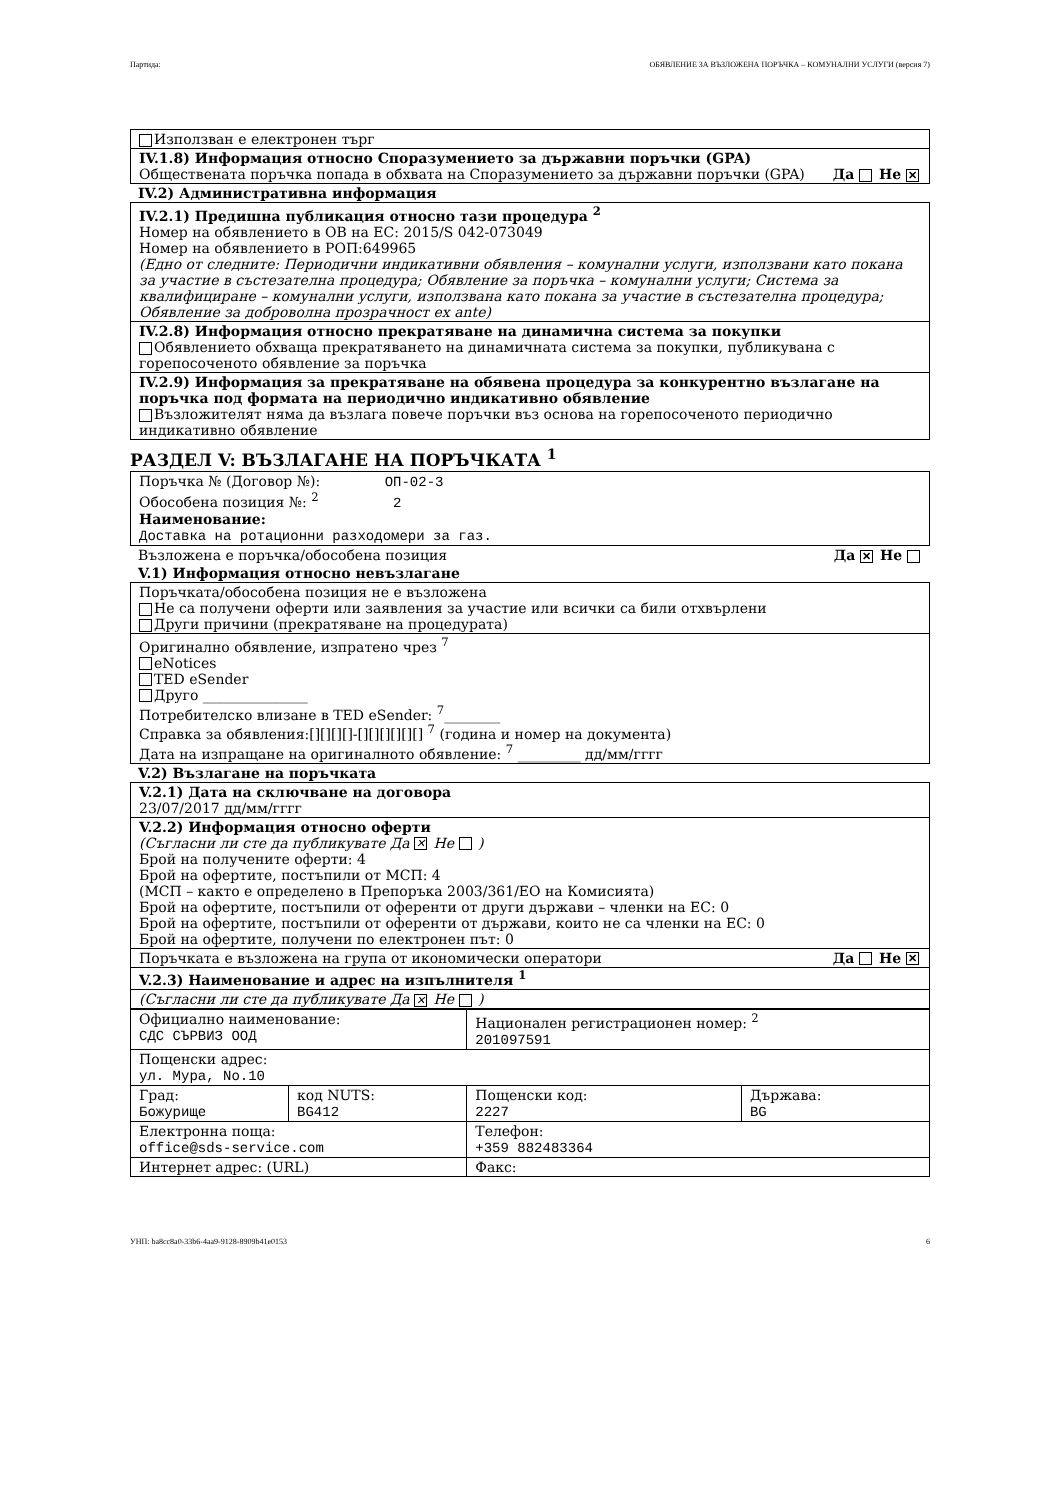Партида: ОБЯВЛЕНИЕ ЗА ВЪЗЛОЖЕНА ПОРЪЧКА – КОМУНАЛНИ УСЛУГИ (версия 7)
Използван е електронен търг
IV.1.8) Информация относно Споразумението за държавни поръчки (GPA)
Обществената поръчка попада в обхвата на Споразумението за държавни поръчки (GPA) Да Не ✕
IV.2) Административна информация
IV.2.1) Предишна публикация относно тази процедура <sup>2</sup>
Номер на обявлението в ОВ на ЕС: 2015/S 042-073049
Номер на обявлението в РОП:649965
(Едно от следните: Периодични индикативни обявления – комунални услуги, използвани като покана за участие в състезателна процедура; Обявление за поръчка – комунални услуги; Система за квалифициране – комунални услуги, използвана като покана за участие в състезателна процедура; Обявление за доброволна прозрачност ex ante)
IV.2.8) Информация относно прекратяване на динамична система за покупки
Обявлението обхваща прекратяването на динамичната система за покупки, публикувана с горепосоченото обявление за поръчка
IV.2.9) Информация за прекратяване на обявена процедура за конкурентно възлагане на поръчка под формата на периодично индикативно обявление
Възложителят няма да възлага повече поръчки въз основа на горепосоченото периодично индикативно обявление
РАЗДЕЛ V: ВЪЗЛАГАНЕ НА ПОРЪЧКАТА <sup>1</sup>
Поръчка № (Договор №): ОП-02-3
Обособена позиция №: <sup>2</sup> 2
Наименование:
Доставка на ротационни разходомери за газ.
Възложена е поръчка/обособена позиция Да ✕ Не
V.1) Информация относно невъзлагане
Поръчката/обособена позиция не е възложена
Не са получени оферти или заявления за участие или всички са били отхвърлени
Други причини (прекратяване на процедурата)
Оригинално обявление, изпратено чрез <sup>7</sup>
eNotices
TED eSender
Друго _______________
Потребителско влизане в TED eSender: <sup>7</sup>________
Справка за обявления:[][][][]-[][][][][][] <sup>7</sup> (година и номер на документа)
Дата на изпращане на оригиналното обявление: <sup>7</sup> _________ дд/мм/гггг
V.2) Възлагане на поръчката
V.2.1) Дата на сключване на договора
23/07/2017 дд/мм/гггг
V.2.2) Информация относно оферти
(Съгласни ли сте да публикувате Да ✕ Не )
Брой на получените оферти: 4
Брой на офертите, постъпили от МСП: 4
(МСП – както е определено в Препоръка 2003/361/ЕО на Комисията)
Брой на офертите, постъпили от оференти от други държави – членки на ЕС: 0
Брой на офертите, постъпили от оференти от държави, които не са членки на ЕС: 0
Брой на офертите, получени по електронен път: 0
Поръчката е възложена на група от икономически оператори Да Не ✕
V.2.3) Наименование и адрес на изпълнителя <sup>1</sup>
(Съгласни ли сте да публикувате Да ✕ Не )
| Официално наименование: СДС СЪРВИЗ ООД | | Национален регистрационен номер: <sup>2</sup> 201097591 | |
| Пощенски адрес: ул. Мура, No.10 | | | |
| Град: Божурище | код NUTS: BG412 | Пощенски код: 2227 | Държава: BG |
| Електронна поща: office@sds-service.com | | Телефон: +359 882483364 | |
| Интернет адрес: (URL) | | Факс: | |
УНП: ba8cc8a0-33b6-4aa9-9128-8909b41e0153 6